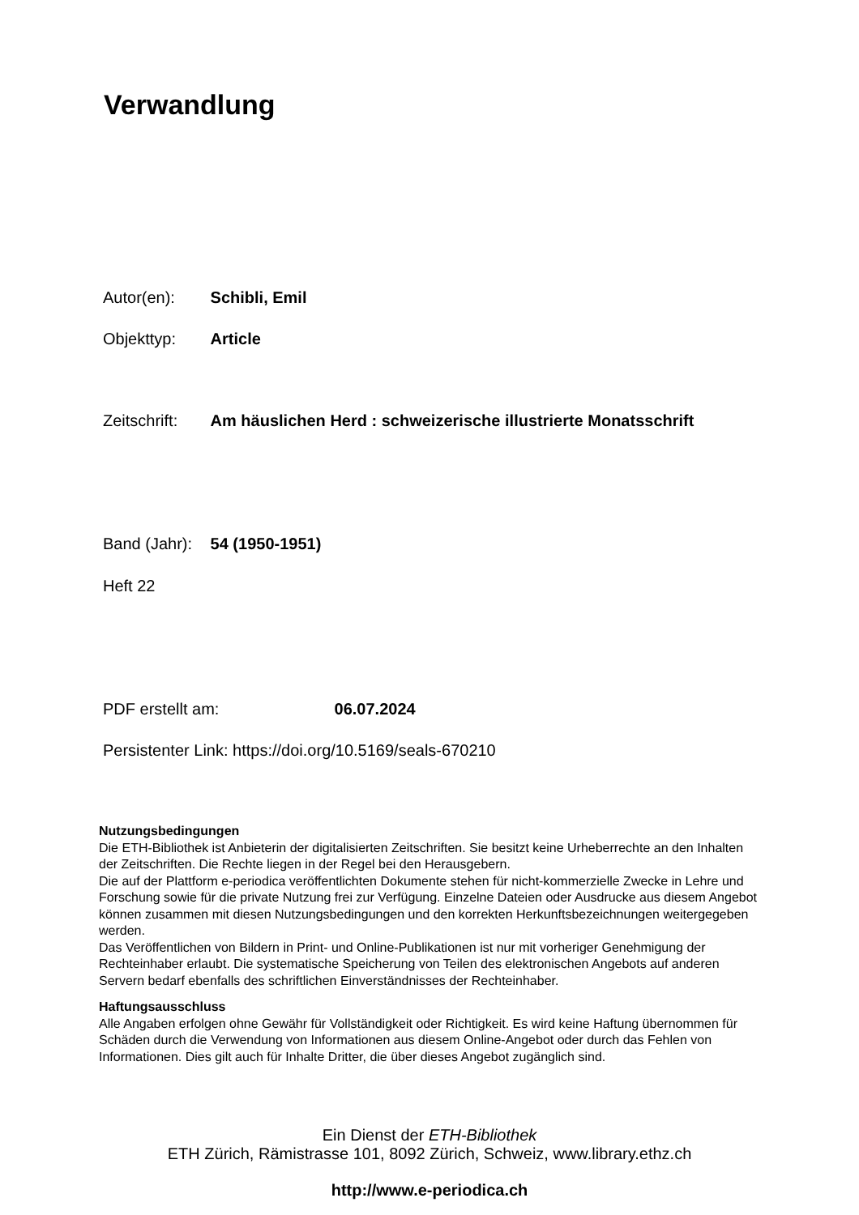Verwandlung
Autor(en): Schibli, Emil
Objekttyp: Article
Zeitschrift: Am häuslichen Herd : schweizerische illustrierte Monatsschrift
Band (Jahr): 54 (1950-1951)
Heft 22
PDF erstellt am: 06.07.2024
Persistenter Link: https://doi.org/10.5169/seals-670210
Nutzungsbedingungen
Die ETH-Bibliothek ist Anbieterin der digitalisierten Zeitschriften. Sie besitzt keine Urheberrechte an den Inhalten der Zeitschriften. Die Rechte liegen in der Regel bei den Herausgebern.
Die auf der Plattform e-periodica veröffentlichten Dokumente stehen für nicht-kommerzielle Zwecke in Lehre und Forschung sowie für die private Nutzung frei zur Verfügung. Einzelne Dateien oder Ausdrucke aus diesem Angebot können zusammen mit diesen Nutzungsbedingungen und den korrekten Herkunftsbezeichnungen weitergegeben werden.
Das Veröffentlichen von Bildern in Print- und Online-Publikationen ist nur mit vorheriger Genehmigung der Rechteinhaber erlaubt. Die systematische Speicherung von Teilen des elektronischen Angebots auf anderen Servern bedarf ebenfalls des schriftlichen Einverständnisses der Rechteinhaber.
Haftungsausschluss
Alle Angaben erfolgen ohne Gewähr für Vollständigkeit oder Richtigkeit. Es wird keine Haftung übernommen für Schäden durch die Verwendung von Informationen aus diesem Online-Angebot oder durch das Fehlen von Informationen. Dies gilt auch für Inhalte Dritter, die über dieses Angebot zugänglich sind.
Ein Dienst der ETH-Bibliothek
ETH Zürich, Rämistrasse 101, 8092 Zürich, Schweiz, www.library.ethz.ch
http://www.e-periodica.ch